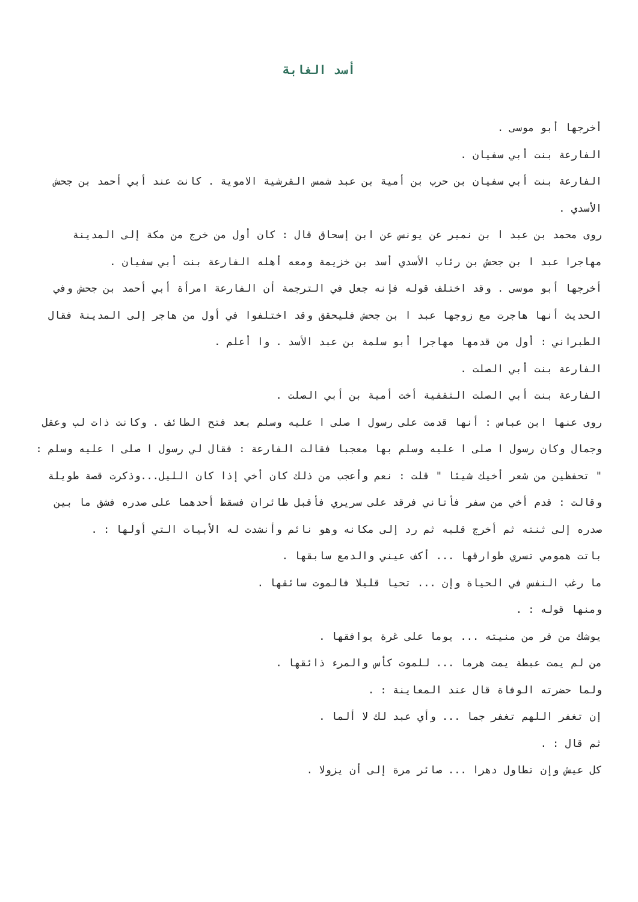أسد الغابة
أخرجها أبو موسى .
الفارعة بنت أبي سفيان .
الفارعة بنت أبي سفيان بن حرب بن أمية بن عبد شمس القرشية الاموية . كانت عند أبي أحمد بن جحش الأسدي .
روى محمد بن عبد ا بن نمير عن يونس عن ابن إسحاق قال : كان أول من خرج من مكة إلى المدينة مهاجرا عبد ا بن جحش بن رئاب الأسدي أسد بن خزيمة ومعه أهله الفارعة بنت أبي سفيان .
أخرجها أبو موسى . وقد اختلف قوله فإنه جعل في الترجمة أن الفارعة امرأة أبي أحمد بن جحش وفي الحديث أنها هاجرت مع زوجها عبد ا بن جحش فليحقق وقد اختلفوا في أول من هاجر إلى المدينة فقال الطبراني : أول من قدمها مهاجرا أبو سلمة بن عبد الأسد . وا أعلم .
الفارعة بنت أبي الصلت .
الفارعة بنت أبي الصلت الثقفية أخت أمية بن أبي الصلت .
روى عنها ابن عباس : أنها قدمت على رسول ا صلى ا عليه وسلم بعد فتح الطائف . وكانت ذات لب وعقل وجمال وكان رسول ا صلى ا عليه وسلم بها معجبا فقالت الفارعة : فقال لي رسول ا صلى ا عليه وسلم : " تحفظين من شعر أخيك شيئا " قلت : نعم وأعجب من ذلك كان أخي إذا كان الليل...وذكرت قصة طويلة وقالت : قدم أخي من سفر فأتاني فرقد على سريري فأقبل طائران فسقط أحدهما على صدره فشق ما بين صدره إلى ثنته ثم أخرج قلبه ثم رد إلى مكانه وهو نائم وأنشدت له الأبيات التي أولها : .
باتت همومي تسري طوارقها ... أكف عيني والدمع سابقها .
ما رغب النفس في الحياة وإن ... تحيا قليلا فالموت سائقها .
ومنها قوله : .
يوشك من فر من منيته ... يوما على غرة يوافقها .
من لم يمت عبطة يمت هرما ... للموت كأس والمرء ذائقها .
ولما حضرته الوفاة قال عند المعاينة : .
إن تغفر اللهم تغفر جما ... وأي عبد لك لا ألما .
ثم قال : .
كل عيش وإن تطاول دهرا ... صائر مرة إلى أن يزولا .